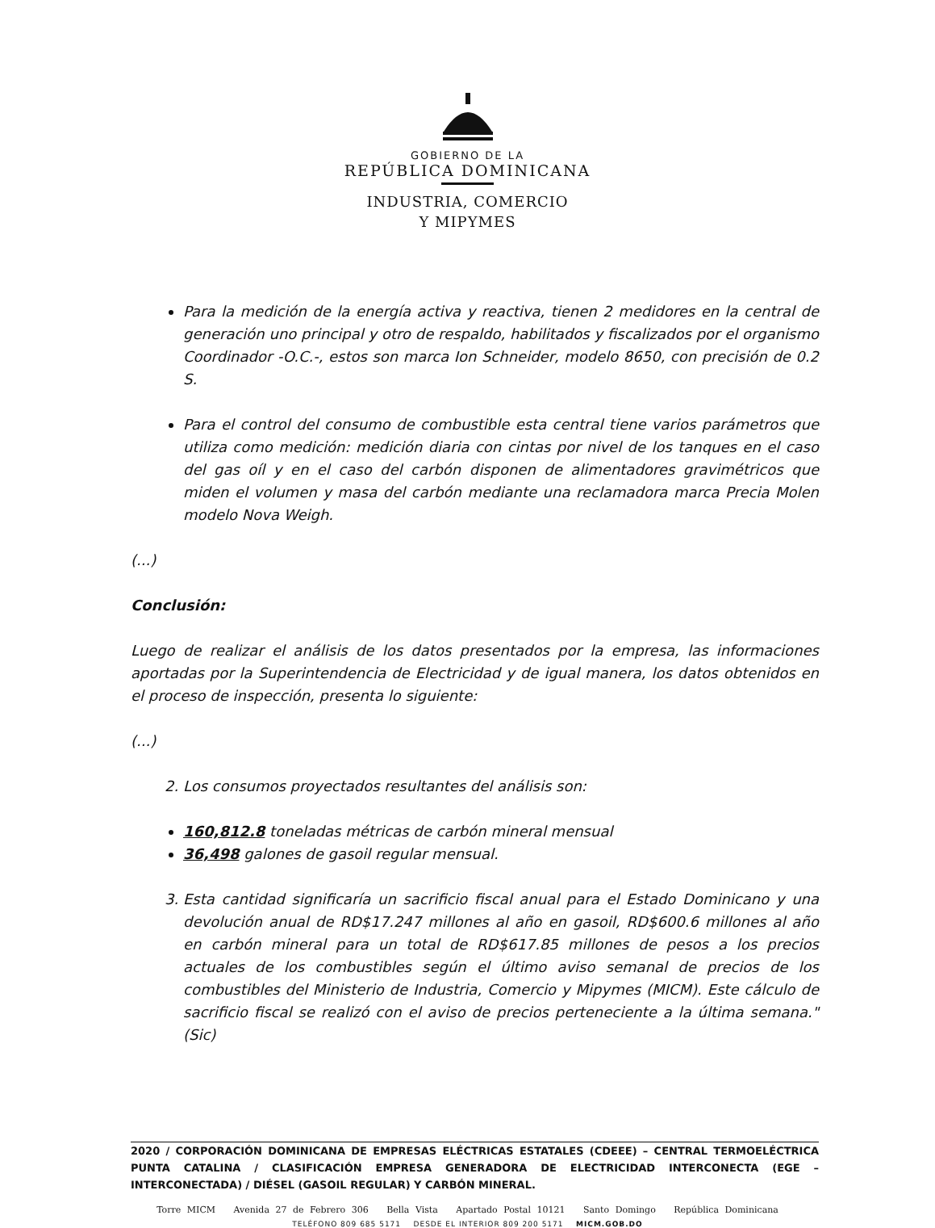GOBIERNO DE LA
REPÚBLICA DOMINICANA
INDUSTRIA, COMERCIO
Y MIPYMES
Para la medición de la energía activa y reactiva, tienen 2 medidores en la central de generación uno principal y otro de respaldo, habilitados y fiscalizados por el organismo Coordinador -O.C.-, estos son marca Ion Schneider, modelo 8650, con precisión de 0.2 S.
Para el control del consumo de combustible esta central tiene varios parámetros que utiliza como medición: medición diaria con cintas por nivel de los tanques en el caso del gas oíl y en el caso del carbón disponen de alimentadores gravimétricos que miden el volumen y masa del carbón mediante una reclamadora marca Precia Molen modelo Nova Weigh.
(...)
Conclusión:
Luego de realizar el análisis de los datos presentados por la empresa, las informaciones aportadas por la Superintendencia de Electricidad y de igual manera, los datos obtenidos en el proceso de inspección, presenta lo siguiente:
(...)
2. Los consumos proyectados resultantes del análisis son:
160,812.8 toneladas métricas de carbón mineral mensual
36,498 galones de gasoil regular mensual.
3. Esta cantidad significaría un sacrificio fiscal anual para el Estado Dominicano y una devolución anual de RD$17.247 millones al año en gasoil, RD$600.6 millones al año en carbón mineral para un total de RD$617.85 millones de pesos a los precios actuales de los combustibles según el último aviso semanal de precios de los combustibles del Ministerio de Industria, Comercio y Mipymes (MICM). Este cálculo de sacrificio fiscal se realizó con el aviso de precios perteneciente a la última semana." (Sic)
2020 / CORPORACIÓN DOMINICANA DE EMPRESAS ELÉCTRICAS ESTATALES (CDEEE) – CENTRAL TERMOELÉCTRICA PUNTA CATALINA / CLASIFICACIÓN EMPRESA GENERADORA DE ELECTRICIDAD INTERCONECTA (EGE – INTERCONECTADA) / DIÉSEL (GASOIL REGULAR) Y CARBÓN MINERAL.
Torre MICM Avenida 27 de Febrero 306 Bella Vista Apartado Postal 10121 Santo Domingo República Dominicana
TELÉFONO 809 685 5171 DESDE EL INTERIOR 809 200 5171 MICM.GOB.DO